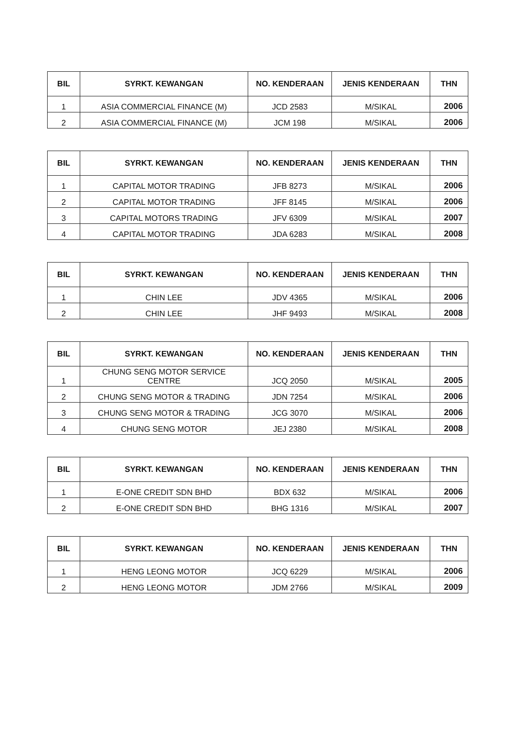| BIL | SYRKT. KEWANGAN | NO. KENDERAAN | JENIS KENDERAAN | THN |
| --- | --- | --- | --- | --- |
| 1 | ASIA COMMERCIAL FINANCE (M) | JCD 2583 | M/SIKAL | 2006 |
| 2 | ASIA COMMERCIAL FINANCE (M) | JCM 198 | M/SIKAL | 2006 |
| BIL | SYRKT. KEWANGAN | NO. KENDERAAN | JENIS KENDERAAN | THN |
| --- | --- | --- | --- | --- |
| 1 | CAPITAL MOTOR TRADING | JFB 8273 | M/SIKAL | 2006 |
| 2 | CAPITAL MOTOR TRADING | JFF 8145 | M/SIKAL | 2006 |
| 3 | CAPITAL MOTORS TRADING | JFV 6309 | M/SIKAL | 2007 |
| 4 | CAPITAL MOTOR TRADING | JDA 6283 | M/SIKAL | 2008 |
| BIL | SYRKT. KEWANGAN | NO. KENDERAAN | JENIS KENDERAAN | THN |
| --- | --- | --- | --- | --- |
| 1 | CHIN LEE | JDV 4365 | M/SIKAL | 2006 |
| 2 | CHIN LEE | JHF 9493 | M/SIKAL | 2008 |
| BIL | SYRKT. KEWANGAN | NO. KENDERAAN | JENIS KENDERAAN | THN |
| --- | --- | --- | --- | --- |
| 1 | CHUNG SENG MOTOR SERVICE CENTRE | JCQ 2050 | M/SIKAL | 2005 |
| 2 | CHUNG SENG MOTOR & TRADING | JDN 7254 | M/SIKAL | 2006 |
| 3 | CHUNG SENG MOTOR & TRADING | JCG 3070 | M/SIKAL | 2006 |
| 4 | CHUNG SENG MOTOR | JEJ 2380 | M/SIKAL | 2008 |
| BIL | SYRKT. KEWANGAN | NO. KENDERAAN | JENIS KENDERAAN | THN |
| --- | --- | --- | --- | --- |
| 1 | E-ONE CREDIT SDN BHD | BDX 632 | M/SIKAL | 2006 |
| 2 | E-ONE CREDIT SDN BHD | BHG 1316 | M/SIKAL | 2007 |
| BIL | SYRKT. KEWANGAN | NO. KENDERAAN | JENIS KENDERAAN | THN |
| --- | --- | --- | --- | --- |
| 1 | HENG LEONG MOTOR | JCQ 6229 | M/SIKAL | 2006 |
| 2 | HENG LEONG MOTOR | JDM 2766 | M/SIKAL | 2009 |